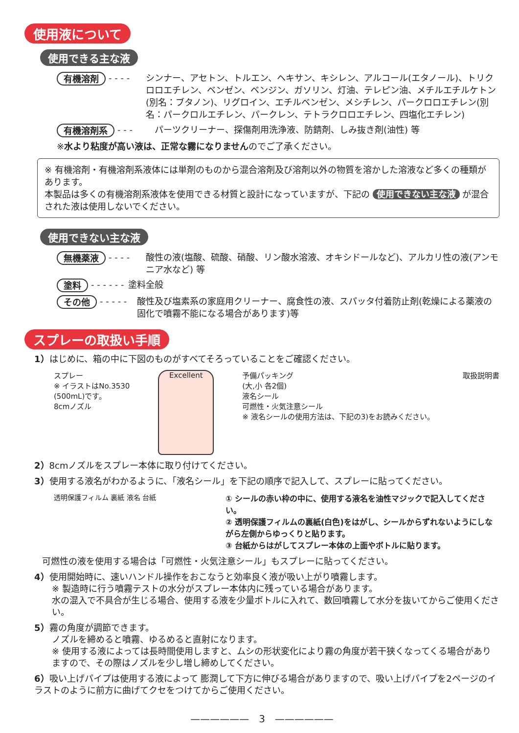使用液について
使用できる主な液
有機溶剤 - - - - シンナー、アセトン、トルエン、ヘキサン、キシレン、アルコール(エタノール)、トリクロロエチレン、ベンゼン、ベンジン、ガソリン、灯油、テレピン油、メチルエチルケトン(別名：ブタノン)、リグロイン、エチルベンゼン、メシチレン、パークロロエチレン(別名：パークロルエチレン、パークレン、テトラクロロエチレン、四塩化エチレン)
有機溶剤系 - - - パーツクリーナー、探傷剤用洗浄液、防錆剤、しみ抜き剤(油性) 等
※ 水より粘度が高い液は、正常な霧になりません のでご了承ください。
※ 有機溶剤・有機溶剤系液体には単剤のものから混合溶剤及び溶剤以外の物質を溶かした溶液など多くの種類があります。
本製品は多くの有機溶剤系液体を使用できる材質と設計になっていますが、下記の 使用できない主な液 が混合された液は使用しないでください。
使用できない主な液
無機薬液 - - - - 酸性の液(塩酸、硫酸、硝酸、リン酸水溶液、オキシドールなど)、アルカリ性の液(アンモニア水など) 等
塗料 - - - - - - 塗料全般
その他 - - - - - 酸性及び塩素系の家庭用クリーナー、腐食性の液、スパッタ付着防止剤(乾燥による薬液の固化で噴霧不能になる場合があります)等
スプレーの取扱い手順
1）はじめに、箱の中に下図のものがすべてそろっていることをご確認ください。
スプレー
※ イラストはNo.3530
(500mL)です。
8cmノズル
Excellent
予備パッキング
(大,小 各2個)
液名シール
可燃性・火気注意シール
※ 液名シールの使用方法は、下記の3)をお読みください。
取扱説明書
2）8cmノズルをスプレー本体に取り付けてください。
3）使用する液名がわかるように、「液名シール」を下記の順序で記入して、スプレーに貼ってください。
透明保護フィルム 裏紙 液名 台紙 ① シールの赤い枠の中に、使用する液名を油性マジックで記入してください。
② 透明保護フィルムの裏紙(白色)をはがし、シールからずれないようにしながら左側からゆっくりと貼ります。
③ 台紙からはがしてスプレー本体の上面やボトルに貼ります。
可燃性の液を使用する場合は「可燃性・火気注意シール」もスプレーに貼ってください。
4）使用開始時に、速いハンドル操作をおこなうと効率良く液が吸い上がり噴霧します。
※ 製造時に行う噴霧テストの水分がスプレー本体内に残っている場合があります。
水の混入で不具合が生じる場合、使用する液を少量ボトルに入れて、数回噴霧して水分を抜いてからご使用ください。
5）霧の角度が調節できます。
ノズルを締めると噴霧、ゆるめると直射になります。
※ 使用する液によっては長時間使用しますと、ムシの形状変化により霧の角度が若干狭くなってくる場合がありますので、その際はノズルを少し増し締めしてください。
6）吸い上げパイプは使用する液によって 膨潤して下方に伸びる場合がありますので、吸い上げパイプを2ページのイラストのように前方に曲げてクセをつけてからご使用ください。
——————　3　——————